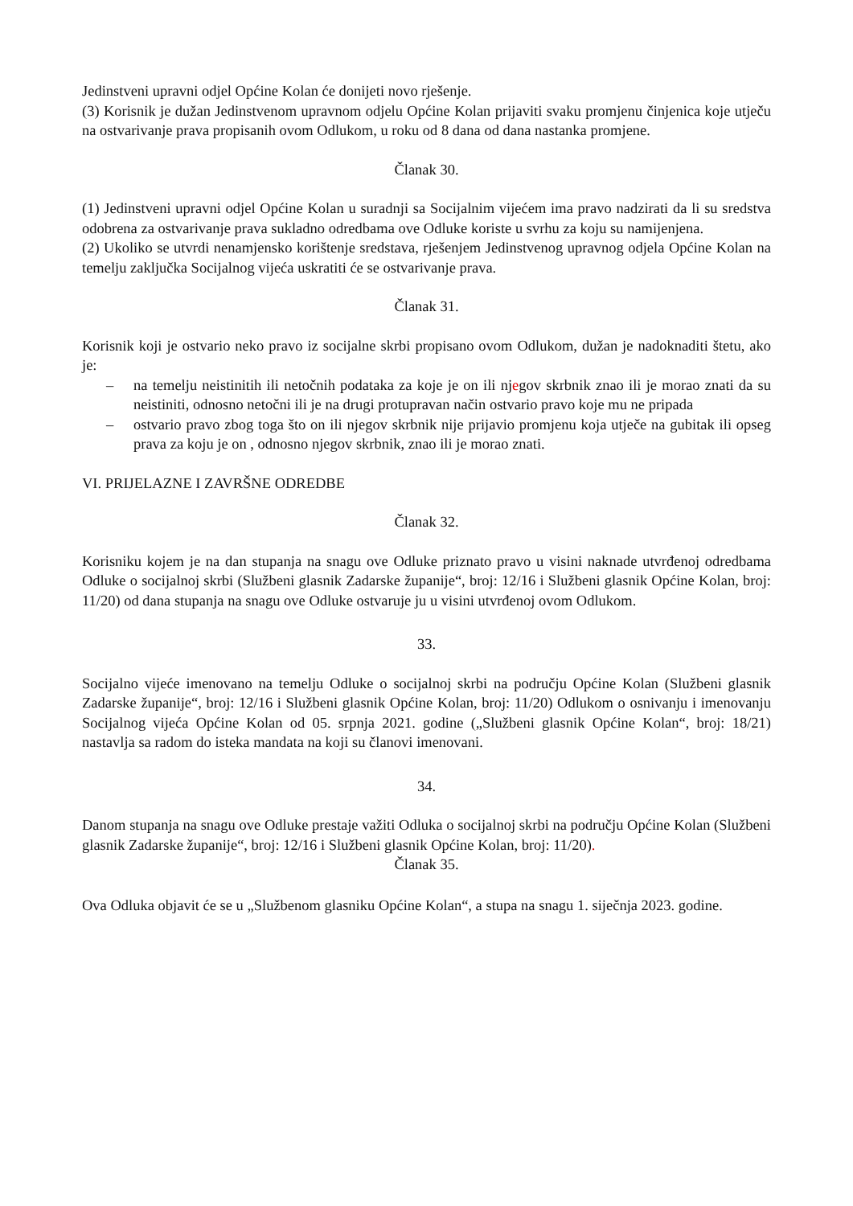Jedinstveni upravni odjel Općine Kolan će donijeti novo rješenje.
(3) Korisnik je dužan Jedinstvenom upravnom odjelu Općine Kolan prijaviti svaku promjenu činjenica koje utječu na ostvarivanje prava propisanih ovom Odlukom, u roku od 8 dana od dana nastanka promjene.
Članak 30.
(1) Jedinstveni upravni odjel Općine Kolan u suradnji sa Socijalnim vijećem ima pravo nadzirati da li su sredstva odobrena za ostvarivanje prava sukladno odredbama ove Odluke koriste u svrhu za koju su namijenjena.
(2) Ukoliko se utvrdi nenamjensko korištenje sredstava, rješenjem Jedinstvenog upravnog odjela Općine Kolan na temelju zaključka Socijalnog vijeća uskratiti će se ostvarivanje prava.
Članak 31.
Korisnik koji je ostvario neko pravo iz socijalne skrbi propisano ovom Odlukom, dužan je nadoknaditi štetu, ako je:
– na temelju neistinitih ili netočnih podataka za koje je on ili njegov skrbnik znao ili je morao znati da su neistiniti, odnosno netočni ili je na drugi protupravan način ostvario pravo koje mu ne pripada
– ostvario pravo zbog toga što on ili njegov skrbnik nije prijavio promjenu koja utječe na gubitak ili opseg prava za koju je on , odnosno njegov skrbnik, znao ili je morao znati.
VI. PRIJELAZNE I ZAVRŠNE ODREDBE
Članak 32.
Korisniku kojem je na dan stupanja na snagu ove Odluke priznato pravo u visini naknade utvrđenoj odredbama Odluke o socijalnoj skrbi (Službeni glasnik Zadarske županije“, broj: 12/16 i Službeni glasnik Općine Kolan, broj: 11/20) od dana stupanja na snagu ove Odluke ostvaruje ju u visini utvrđenoj ovom Odlukom.
33.
Socijalno vijeće imenovano na temelju Odluke o socijalnoj skrbi na području Općine Kolan (Službeni glasnik Zadarske županije“, broj: 12/16 i Službeni glasnik Općine Kolan, broj: 11/20) Odlukom o osnivanju i imenovanju Socijalnog vijeća Općine Kolan od 05. srpnja 2021. godine („Službeni glasnik Općine Kolan“, broj: 18/21) nastavlja sa radom do isteka mandata na koji su članovi imenovani.
34.
Danom stupanja na snagu ove Odluke prestaje važiti Odluka o socijalnoj skrbi na području Općine Kolan (Službeni glasnik Zadarske županije“, broj: 12/16 i Službeni glasnik Općine Kolan, broj: 11/20).
Članak 35.
Ova Odluka objavit će se u „Službenom glasniku Općine Kolan“, a stupa na snagu 1. siječnja 2023. godine.